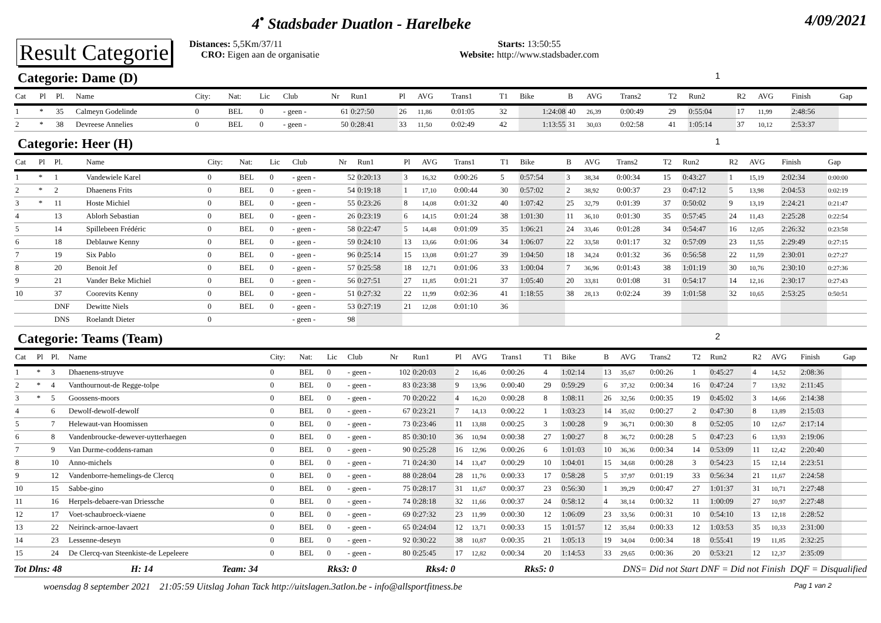4<sup>•</sup> Stadsbader Duatlon - Harelbeke
4/09/2021
Result Categorie
Distances: 5,5Km/37/11
CRO: Eigen aan de organisatie
Starts: 13:50:55
Website: http://www.stadsbader.com
Categorie: Dame (D) 1
| Cat | Pl | Pl. | Name | City: | Nat: | Lic | Club | Nr | Run1 | Pl | AVG | Trans1 | T1 | Bike | B | AVG | Trans2 | T2 | Run2 | R2 | AVG | Finish | Gap |
| --- | --- | --- | --- | --- | --- | --- | --- | --- | --- | --- | --- | --- | --- | --- | --- | --- | --- | --- | --- | --- | --- | --- | --- |
| 1 | * | 35 | Calmeyn Godelinde | 0 | BEL | 0 | - geen - | 61 | 0:27:50 | 26 | 11,86 | 0:01:05 | 32 | 1:24:08 | 40 | 26,39 | 0:00:49 | 29 | 0:55:04 | 17 | 11,99 | 2:48:56 | |
| 2 | * | 38 | Devreese Annelies | 0 | BEL | 0 | - geen - | 50 | 0:28:41 | 33 | 11,50 | 0:02:49 | 42 | 1:13:55 | 31 | 30,03 | 0:02:58 | 41 | 1:05:14 | 37 | 10,12 | 2:53:37 | |
Categorie: Heer (H) 1
| Cat | Pl | Pl. | Name | City: | Nat: | Lic | Club | Nr | Run1 | Pl | AVG | Trans1 | T1 | Bike | B | AVG | Trans2 | T2 | Run2 | R2 | AVG | Finish | Gap |
| --- | --- | --- | --- | --- | --- | --- | --- | --- | --- | --- | --- | --- | --- | --- | --- | --- | --- | --- | --- | --- | --- | --- | --- |
| 1 | * | 1 | Vandewiele Karel | 0 | BEL | 0 | - geen - | 52 | 0:20:13 | 3 | 16,32 | 0:00:26 | 5 | 0:57:54 | 3 | 38,34 | 0:00:34 | 15 | 0:43:27 | 1 | 15,19 | 2:02:34 | 0:00:00 |
| 2 | * | 2 | Dhaenens Frits | 0 | BEL | 0 | - geen - | 54 | 0:19:18 | 1 | 17,10 | 0:00:44 | 30 | 0:57:02 | 2 | 38,92 | 0:00:37 | 23 | 0:47:12 | 5 | 13,98 | 2:04:53 | 0:02:19 |
| 3 | * | 11 | Hoste Michiel | 0 | BEL | 0 | - geen - | 55 | 0:23:26 | 8 | 14,08 | 0:01:32 | 40 | 1:07:42 | 25 | 32,79 | 0:01:39 | 37 | 0:50:02 | 9 | 13,19 | 2:24:21 | 0:21:47 |
| 4 | | 13 | Ablorh Sebastian | 0 | BEL | 0 | - geen - | 26 | 0:23:19 | 6 | 14,15 | 0:01:24 | 38 | 1:01:30 | 11 | 36,10 | 0:01:30 | 35 | 0:57:45 | 24 | 11,43 | 2:25:28 | 0:22:54 |
| 5 | | 14 | Spillebeen Frédéric | 0 | BEL | 0 | - geen - | 58 | 0:22:47 | 5 | 14,48 | 0:01:09 | 35 | 1:06:21 | 24 | 33,46 | 0:01:28 | 34 | 0:54:47 | 16 | 12,05 | 2:26:32 | 0:23:58 |
| 6 | | 18 | Deblauwe Kenny | 0 | BEL | 0 | - geen - | 59 | 0:24:10 | 13 | 13,66 | 0:01:06 | 34 | 1:06:07 | 22 | 33,58 | 0:01:17 | 32 | 0:57:09 | 23 | 11,55 | 2:29:49 | 0:27:15 |
| 7 | | 19 | Six Pablo | 0 | BEL | 0 | - geen - | 96 | 0:25:14 | 15 | 13,08 | 0:01:27 | 39 | 1:04:50 | 18 | 34,24 | 0:01:32 | 36 | 0:56:58 | 22 | 11,59 | 2:30:01 | 0:27:27 |
| 8 | | 20 | Benoit Jef | 0 | BEL | 0 | - geen - | 57 | 0:25:58 | 18 | 12,71 | 0:01:06 | 33 | 1:00:04 | 7 | 36,96 | 0:01:43 | 38 | 1:01:19 | 30 | 10,76 | 2:30:10 | 0:27:36 |
| 9 | | 21 | Vander Beke Michiel | 0 | BEL | 0 | - geen - | 56 | 0:27:51 | 27 | 11,85 | 0:01:21 | 37 | 1:05:40 | 20 | 33,81 | 0:01:08 | 31 | 0:54:17 | 14 | 12,16 | 2:30:17 | 0:27:43 |
| 10 | | 37 | Coorevits Kenny | 0 | BEL | 0 | - geen - | 51 | 0:27:32 | 22 | 11,99 | 0:02:36 | 41 | 1:18:55 | 38 | 28,13 | 0:02:24 | 39 | 1:01:58 | 32 | 10,65 | 2:53:25 | 0:50:51 |
| | | DNF | Dewitte Niels | 0 | BEL | 0 | - geen - | 53 | 0:27:19 | 21 | 12,08 | 0:01:10 | 36 | | | | | | | | | | |
| | | DNS | Roelandt Dieter | 0 | | | - geen - | 98 | | | | | | | | | | | | | | | |
Categorie: Teams (Team) 2
| Cat | Pl | Pl. | Name | City: | Nat: | Lic | Club | Nr | Run1 | Pl | AVG | Trans1 | T1 | Bike | B | AVG | Trans2 | T2 | Run2 | R2 | AVG | Finish | Gap |
| --- | --- | --- | --- | --- | --- | --- | --- | --- | --- | --- | --- | --- | --- | --- | --- | --- | --- | --- | --- | --- | --- | --- | --- |
| 1 | * | 3 | Dhaenens-struyve | 0 | BEL | 0 | - geen - | 102 | 0:20:03 | 2 | 16,46 | 0:00:26 | 4 | 1:02:14 | 13 | 35,67 | 0:00:26 | 1 | 0:45:27 | 4 | 14,52 | 2:08:36 | |
| 2 | * | 4 | Vanthournout-de Regge-tolpe | 0 | BEL | 0 | - geen - | 83 | 0:23:38 | 9 | 13,96 | 0:00:40 | 29 | 0:59:29 | 6 | 37,32 | 0:00:34 | 16 | 0:47:24 | 7 | 13,92 | 2:11:45 | |
| 3 | * | 5 | Goossens-moors | 0 | BEL | 0 | - geen - | 70 | 0:20:22 | 4 | 16,20 | 0:00:28 | 8 | 1:08:11 | 26 | 32,56 | 0:00:35 | 19 | 0:45:02 | 3 | 14,66 | 2:14:38 | |
| 4 | | 6 | Dewolf-dewolf-dewolf | 0 | BEL | 0 | - geen - | 67 | 0:23:21 | 7 | 14,13 | 0:00:22 | 1 | 1:03:23 | 14 | 35,02 | 0:00:27 | 2 | 0:47:30 | 8 | 13,89 | 2:15:03 | |
| 5 | | 7 | Helewaut-van Hoomissen | 0 | BEL | 0 | - geen - | 73 | 0:23:46 | 11 | 13,88 | 0:00:25 | 3 | 1:00:28 | 9 | 36,71 | 0:00:30 | 8 | 0:52:05 | 10 | 12,67 | 2:17:14 | |
| 6 | | 8 | Vandenbroucke-dewever-uytterhaegen | 0 | BEL | 0 | - geen - | 85 | 0:30:10 | 36 | 10,94 | 0:00:38 | 27 | 1:00:27 | 8 | 36,72 | 0:00:28 | 5 | 0:47:23 | 6 | 13,93 | 2:19:06 | |
| 7 | | 9 | Van Durme-coddens-raman | 0 | BEL | 0 | - geen - | 90 | 0:25:28 | 16 | 12,96 | 0:00:26 | 6 | 1:01:03 | 10 | 36,36 | 0:00:34 | 14 | 0:53:09 | 11 | 12,42 | 2:20:40 | |
| 8 | | 10 | Anno-michels | 0 | BEL | 0 | - geen - | 71 | 0:24:30 | 14 | 13,47 | 0:00:29 | 10 | 1:04:01 | 15 | 34,68 | 0:00:28 | 3 | 0:54:23 | 15 | 12,14 | 2:23:51 | |
| 9 | | 12 | Vandenborre-hemelings-de Clercq | 0 | BEL | 0 | - geen - | 88 | 0:28:04 | 28 | 11,76 | 0:00:33 | 17 | 0:58:28 | 5 | 37,97 | 0:01:19 | 33 | 0:56:34 | 21 | 11,67 | 2:24:58 | |
| 10 | | 15 | Sabbe-gino | 0 | BEL | 0 | - geen - | 75 | 0:28:17 | 31 | 11,67 | 0:00:37 | 23 | 0:56:30 | 1 | 39,29 | 0:00:47 | 27 | 1:01:37 | 31 | 10,71 | 2:27:48 | |
| 11 | | 16 | Herpels-debaere-van Driessche | 0 | BEL | 0 | - geen - | 74 | 0:28:18 | 32 | 11,66 | 0:00:37 | 24 | 0:58:12 | 4 | 38,14 | 0:00:32 | 11 | 1:00:09 | 27 | 10,97 | 2:27:48 | |
| 12 | | 17 | Voet-schaubroeck-viaene | 0 | BEL | 0 | - geen - | 69 | 0:27:32 | 23 | 11,99 | 0:00:30 | 12 | 1:06:09 | 23 | 33,56 | 0:00:31 | 10 | 0:54:10 | 13 | 12,18 | 2:28:52 | |
| 13 | | 22 | Neirinck-arnoe-lavaert | 0 | BEL | 0 | - geen - | 65 | 0:24:04 | 12 | 13,71 | 0:00:33 | 15 | 1:01:57 | 12 | 35,84 | 0:00:33 | 12 | 1:03:53 | 35 | 10,33 | 2:31:00 | |
| 14 | | 23 | Lessenne-deseyn | 0 | BEL | 0 | - geen - | 92 | 0:30:22 | 38 | 10,87 | 0:00:35 | 21 | 1:05:13 | 19 | 34,04 | 0:00:34 | 18 | 0:55:41 | 19 | 11,85 | 2:32:25 | |
| 15 | | 24 | De Clercq-van Steenkiste-de Lepeleere | 0 | BEL | 0 | - geen - | 80 | 0:25:45 | 17 | 12,82 | 0:00:34 | 20 | 1:14:53 | 33 | 29,65 | 0:00:36 | 20 | 0:53:21 | 12 | 12,37 | 2:35:09 | |
Tot Dlns: 48 H: 14 Team: 34 Rks3: 0 Rks4: 0 Rks5: 0 DNS= Did not Start DNF = Did not Finish DQF = Disqualified
woensdag 8 september 2021 21:05:59 Uitslag Johan Tack http://uitslagen.3atlon.be - info@allsportfitness.be
Pag 1 van 2